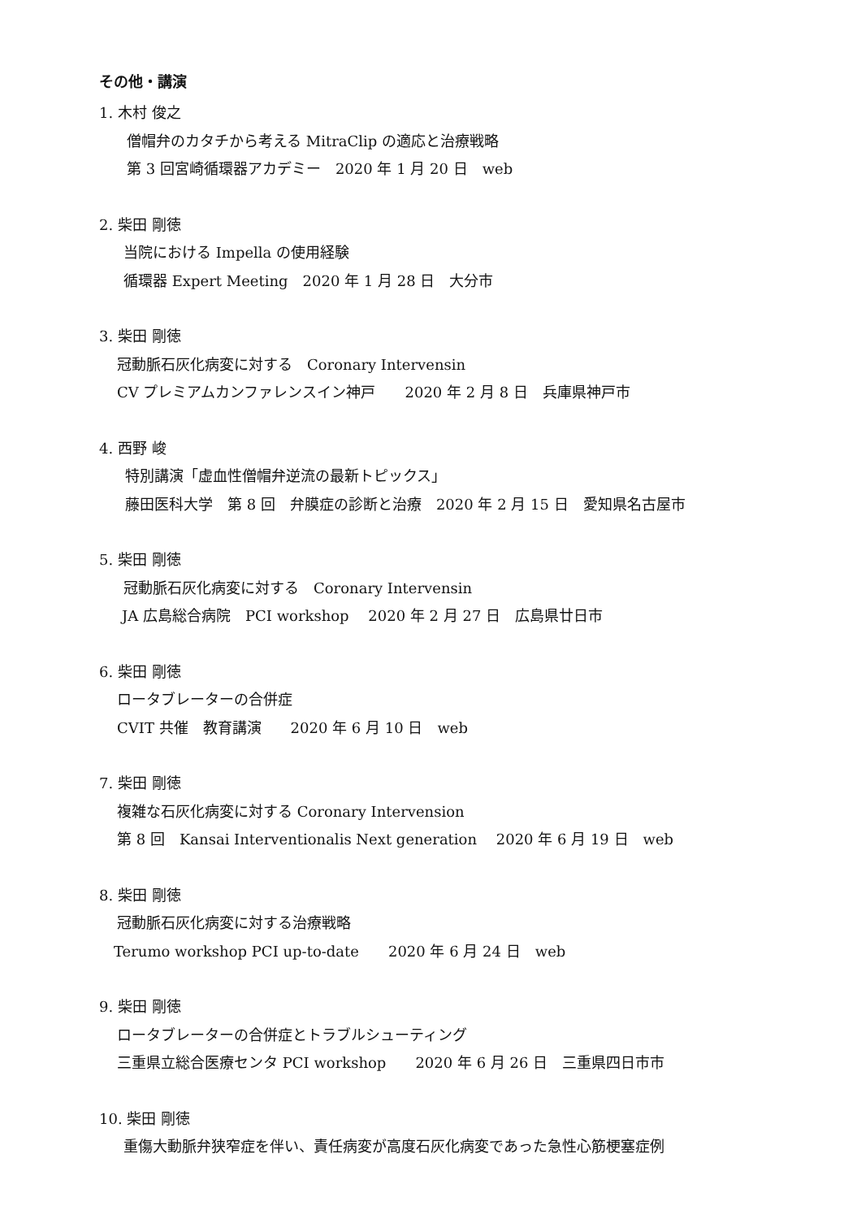その他・講演
1. 木村 俊之
僧帽弁のカタチから考える MitraClip の適応と治療戦略
第 3 回宮崎循環器アカデミー　2020 年 1 月 20 日　web
2. 柴田 剛徳
当院における Impella の使用経験
循環器 Expert Meeting　2020 年 1 月 28 日　大分市
3. 柴田 剛徳
冠動脈石灰化病変に対する　Coronary Intervensin
CV プレミアムカンファレンスイン神戸　　2020 年 2 月 8 日　兵庫県神戸市
4. 西野 峻
特別講演「虚血性僧帽弁逆流の最新トピックス」
藤田医科大学　第 8 回　弁膜症の診断と治療　2020 年 2 月 15 日　愛知県名古屋市
5. 柴田 剛徳
冠動脈石灰化病変に対する　Coronary Intervensin
JA 広島総合病院　PCI workshop　 2020 年 2 月 27 日　広島県廿日市
6. 柴田 剛徳
ロータブレーターの合併症
CVIT 共催　教育講演　　2020 年 6 月 10 日　web
7. 柴田 剛徳
複雑な石灰化病変に対する Coronary Intervension
第 8 回　Kansai Interventionalis Next generation　 2020 年 6 月 19 日　web
8. 柴田 剛徳
冠動脈石灰化病変に対する治療戦略
Terumo workshop PCI up-to-date　　2020 年 6 月 24 日　web
9. 柴田 剛徳
ロータブレーターの合併症とトラブルシューティング
三重県立総合医療センタ PCI workshop　　2020 年 6 月 26 日　三重県四日市市
10. 柴田 剛徳
重傷大動脈弁狭窄症を伴い、責任病変が高度石灰化病変であった急性心筋梗塞症例